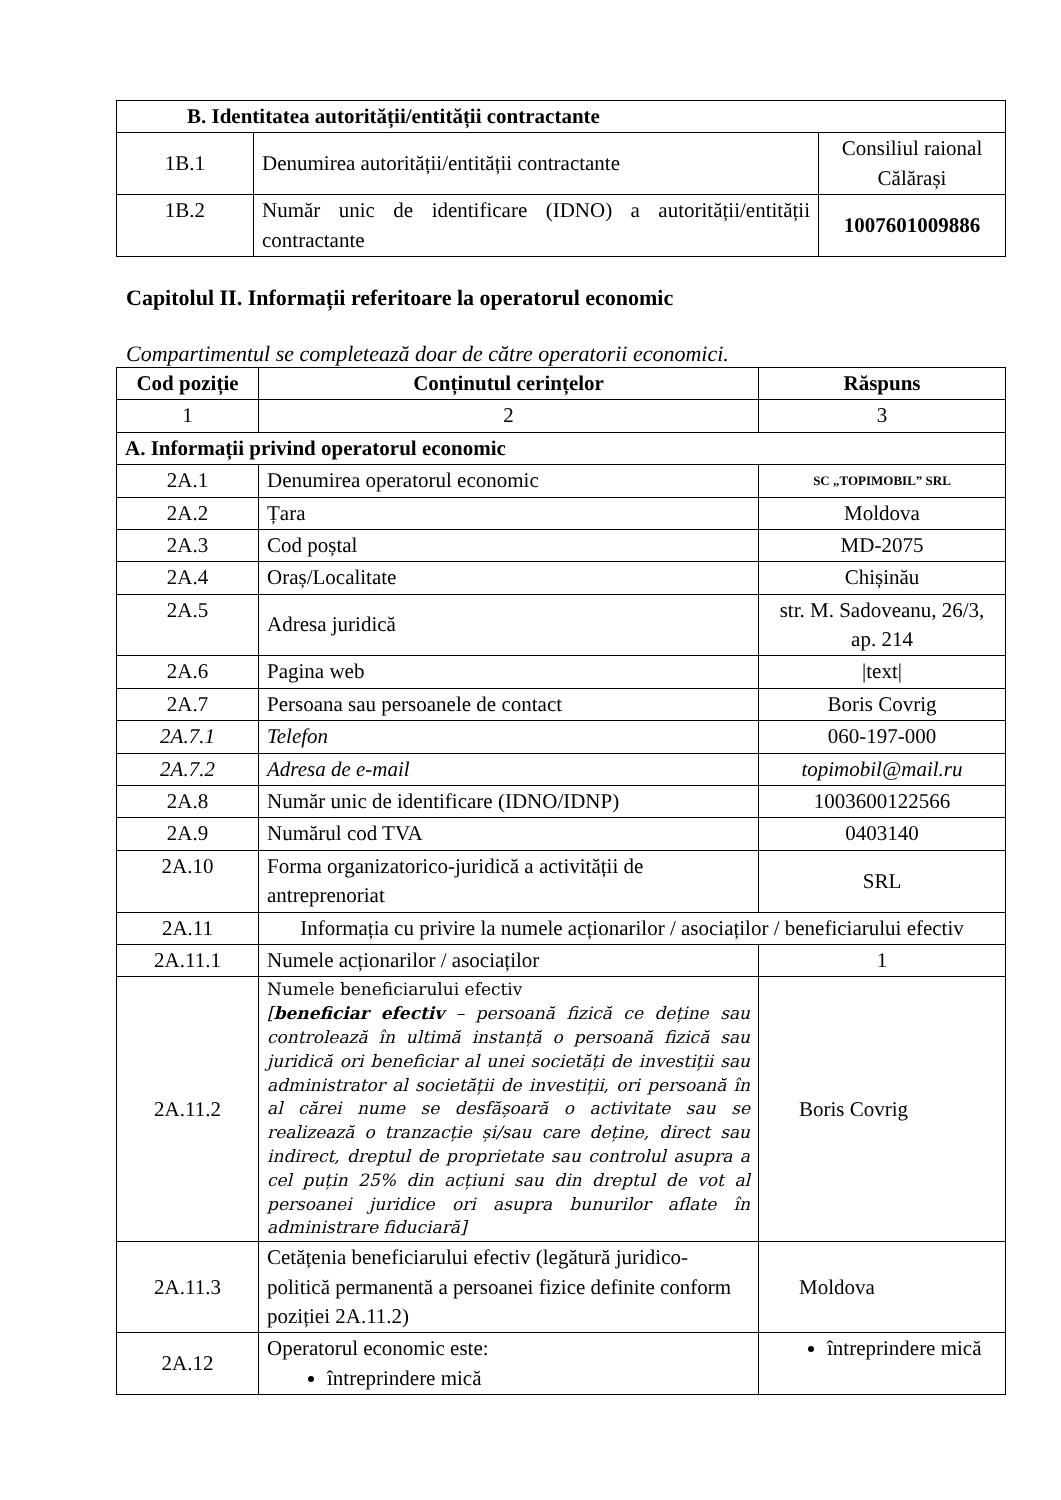| B. Identitatea autorității/entității contractante | | |
| --- | --- | --- |
| 1B.1 | Denumirea autorității/entității contractante | Consiliul raional Călărași |
| 1B.2 | Număr unic de identificare (IDNO) a autorității/entității contractante | 1007601009886 |
Capitolul II. Informații referitoare la operatorul economic
Compartimentul se completează doar de către operatorii economici.
| Cod poziție | Conținutul cerințelor | Răspuns |
| --- | --- | --- |
| 1 | 2 | 3 |
| A. Informații privind operatorul economic | | |
| 2A.1 | Denumirea operatorul economic | SC „TOPIMOBIL” SRL |
| 2A.2 | Țara | Moldova |
| 2A.3 | Cod poștal | MD-2075 |
| 2A.4 | Oraș/Localitate | Chișinău |
| 2A.5 | Adresa juridică | str. M. Sadoveanu, 26/3, ap. 214 |
| 2A.6 | Pagina web | /text/ |
| 2A.7 | Persoana sau persoanele de contact | Boris Covrig |
| 2A.7.1 | Telefon | 060-197-000 |
| 2A.7.2 | Adresa de e-mail | topimobil@mail.ru |
| 2A.8 | Număr unic de identificare (IDNO/IDNP) | 1003600122566 |
| 2A.9 | Numărul cod TVA | 0403140 |
| 2A.10 | Forma organizatorico-juridică a activității de antreprenoriat | SRL |
| 2A.11 | Informația cu privire la numele acționarilor / asociaților / beneficiarului efectiv | |
| 2A.11.1 | Numele acționarilor / asociaților | 1 |
| 2A.11.2 | Numele beneficiarului efectiv [ beneficiar efectiv – persoană fizică ce deține sau controlează în ultimă instanță o persoană fizică sau juridică ori beneficiar al unei societăți de investiții sau administrator al societății de investiții, ori persoană în al cărei nume se desfășoară o activitate sau se realizează o tranzacție și/sau care deține, direct sau indirect, dreptul de proprietate sau controlul asupra a cel puțin 25% din acțiuni sau din dreptul de vot al persoanei juridice ori asupra bunurilor aflate în administrare fiduciară] | Boris Covrig |
| 2A.11.3 | Cetățenia beneficiarului efectiv (legătură juridico-politică permanentă a persoanei fizice definite conform poziției 2A.11.2) | Moldova |
| 2A.12 | Operatorul economic este: întreprindere mică | întreprindere mică |